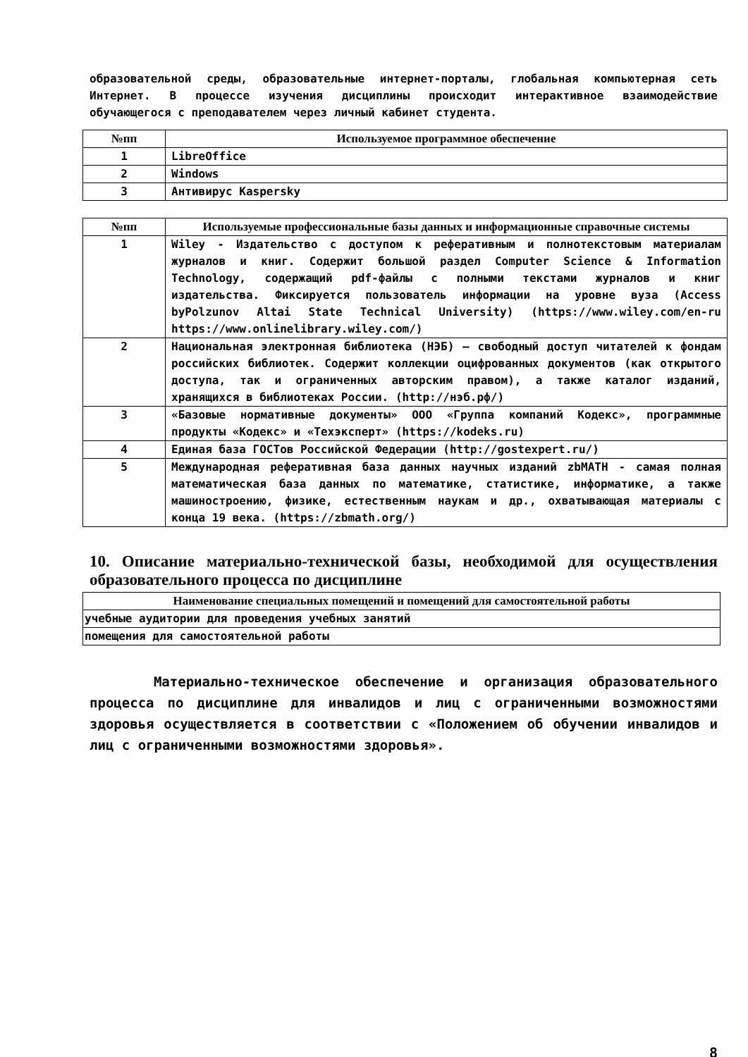образовательной среды, образовательные интернет-порталы, глобальная компьютерная сеть Интернет. В процессе изучения дисциплины происходит интерактивное взаимодействие обучающегося с преподавателем через личный кабинет студента.
| №пп | Используемое программное обеспечение |
| --- | --- |
| 1 | LibreOffice |
| 2 | Windows |
| 3 | Антивирус Kaspersky |
| №пп | Используемые профессиональные базы данных и информационные справочные системы |
| --- | --- |
| 1 | Wiley - Издательство с доступом к реферативным и полнотекстовым материалам журналов и книг. Содержит большой раздел Computer Science & Information Technology, содержащий pdf-файлы с полными текстами журналов и книг издательства. Фиксируется пользователь информации на уровне вуза (Access byPolzunov Altai State Technical University) (https://www.wiley.com/en-ru https://www.onlinelibrary.wiley.com/) |
| 2 | Национальная электронная библиотека (НЭБ) — свободный доступ читателей к фондам российских библиотек. Содержит коллекции оцифрованных документов (как открытого доступа, так и ограниченных авторским правом), а также каталог изданий, хранящихся в библиотеках России. (http://нэб.рф/) |
| 3 | «Базовые нормативные документы» ООО «Группа компаний Кодекс», программные продукты «Кодекс» и «Техэксперт» (https://kodeks.ru) |
| 4 | Единая база ГОСТов Российской Федерации (http://gostexpert.ru/) |
| 5 | Международная реферативная база данных научных изданий zbMATH - самая полная математическая база данных по математике, статистике, информатике, а также машиностроению, физике, естественным наукам и др., охватывающая материалы с конца 19 века. (https://zbmath.org/) |
10. Описание материально-технической базы, необходимой для осуществления образовательного процесса по дисциплине
| Наименование специальных помещений и помещений для самостоятельной работы |
| --- |
| учебные аудитории для проведения учебных занятий |
| помещения для самостоятельной работы |
Материально-техническое обеспечение и организация образовательного процесса по дисциплине для инвалидов и лиц с ограниченными возможностями здоровья осуществляется в соответствии с «Положением об обучении инвалидов и лиц с ограниченными возможностями здоровья».
8